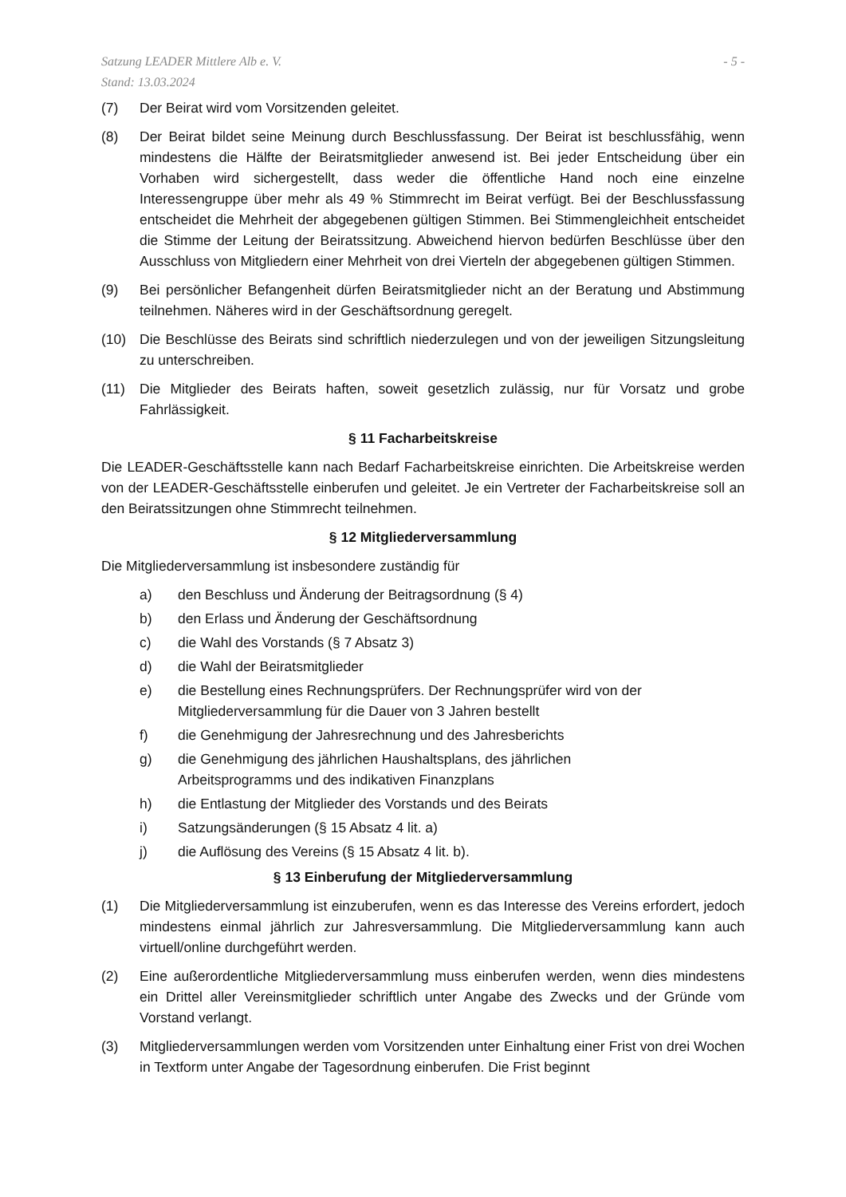Satzung LEADER Mittlere Alb e. V.
Stand: 13.03.2024
- 5 -
(7) Der Beirat wird vom Vorsitzenden geleitet.
(8) Der Beirat bildet seine Meinung durch Beschlussfassung. Der Beirat ist beschlussfähig, wenn mindestens die Hälfte der Beiratsmitglieder anwesend ist. Bei jeder Entscheidung über ein Vorhaben wird sichergestellt, dass weder die öffentliche Hand noch eine einzelne Interessengruppe über mehr als 49 % Stimmrecht im Beirat verfügt. Bei der Beschlussfassung entscheidet die Mehrheit der abgegebenen gültigen Stimmen. Bei Stimmengleichheit entscheidet die Stimme der Leitung der Beiratssitzung. Abweichend hiervon bedürfen Beschlüsse über den Ausschluss von Mitgliedern einer Mehrheit von drei Vierteln der abgegebenen gültigen Stimmen.
(9) Bei persönlicher Befangenheit dürfen Beiratsmitglieder nicht an der Beratung und Abstimmung teilnehmen. Näheres wird in der Geschäftsordnung geregelt.
(10) Die Beschlüsse des Beirats sind schriftlich niederzulegen und von der jeweiligen Sitzungsleitung zu unterschreiben.
(11) Die Mitglieder des Beirats haften, soweit gesetzlich zulässig, nur für Vorsatz und grobe Fahrlässigkeit.
§ 11 Facharbeitskreise
Die LEADER-Geschäftsstelle kann nach Bedarf Facharbeitskreise einrichten. Die Arbeitskreise werden von der LEADER-Geschäftsstelle einberufen und geleitet. Je ein Vertreter der Facharbeitskreise soll an den Beiratssitzungen ohne Stimmrecht teilnehmen.
§ 12 Mitgliederversammlung
Die Mitgliederversammlung ist insbesondere zuständig für
a) den Beschluss und Änderung der Beitragsordnung (§ 4)
b) den Erlass und Änderung der Geschäftsordnung
c) die Wahl des Vorstands (§ 7 Absatz 3)
d) die Wahl der Beiratsmitglieder
e) die Bestellung eines Rechnungsprüfers. Der Rechnungsprüfer wird von der
Mitgliederversammlung für die Dauer von 3 Jahren bestellt
f) die Genehmigung der Jahresrechnung und des Jahresberichts
g) die Genehmigung des jährlichen Haushaltsplans, des jährlichen
Arbeitsprogramms und des indikativen Finanzplans
h) die Entlastung der Mitglieder des Vorstands und des Beirats
i) Satzungsänderungen (§ 15 Absatz 4 lit. a)
j) die Auflösung des Vereins (§ 15 Absatz 4 lit. b).
§ 13 Einberufung der Mitgliederversammlung
(1) Die Mitgliederversammlung ist einzuberufen, wenn es das Interesse des Vereins erfordert, jedoch mindestens einmal jährlich zur Jahresversammlung. Die Mitgliederversammlung kann auch virtuell/online durchgeführt werden.
(2) Eine außerordentliche Mitgliederversammlung muss einberufen werden, wenn dies mindestens ein Drittel aller Vereinsmitglieder schriftlich unter Angabe des Zwecks und der Gründe vom Vorstand verlangt.
(3) Mitgliederversammlungen werden vom Vorsitzenden unter Einhaltung einer Frist von drei Wochen in Textform unter Angabe der Tagesordnung einberufen. Die Frist beginnt